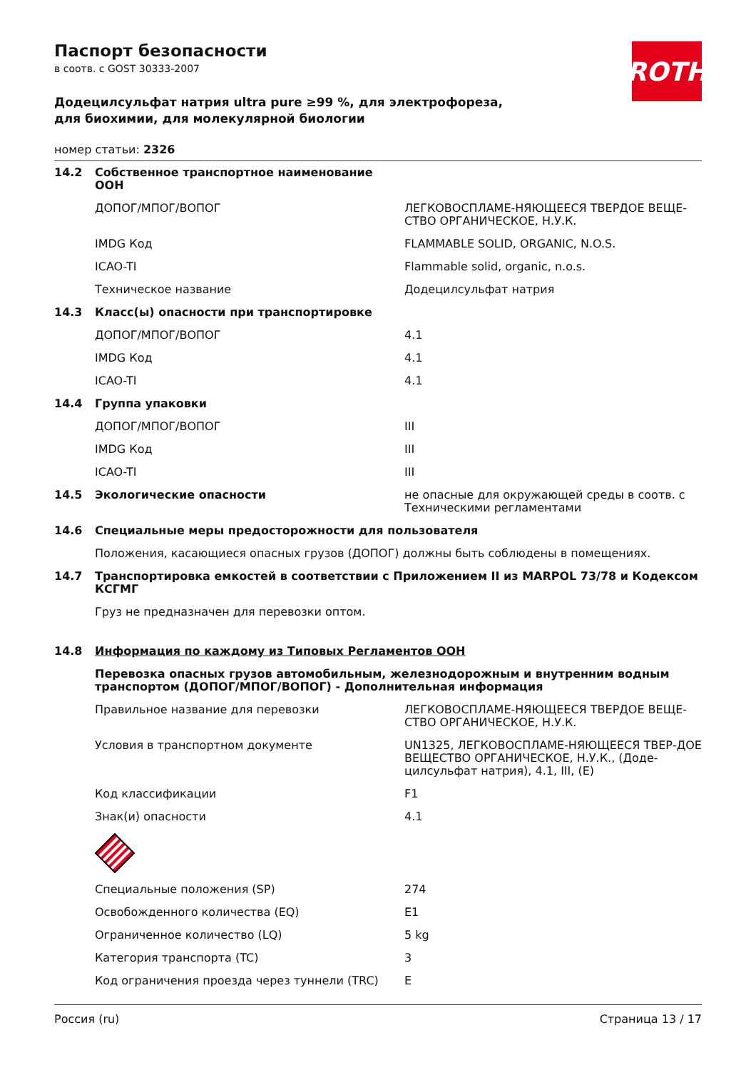Паспорт безопасности
в соотв. с GOST 30333-2007
ROTH
Додецилсульфат натрия ultra pure ≥99 %, для электрофореза, для биохимии, для молекулярной биологии
номер статьи: 2326
| 14.2 | Собственное транспортное наименование ООН | |
| | ДОПОГ/МПОГ/ВОПОГ | ЛЕГКОВОСПЛАМЕ-НЯЮЩЕЕСЯ ТВЕРДОЕ ВЕЩЕ-СТВО ОРГАНИЧЕСКОЕ, Н.У.К. |
| | IMDG Код | FLAMMABLE SOLID, ORGANIC, N.O.S. |
| | ICAO-TI | Flammable solid, organic, n.o.s. |
| | Техническое название | Додецилсульфат натрия |
| 14.3 | Класс(ы) опасности при транспортировке | |
| | ДОПОГ/МПОГ/ВОПОГ | 4.1 |
| | IMDG Код | 4.1 |
| | ICAO-TI | 4.1 |
| 14.4 | Группа упаковки | |
| | ДОПОГ/МПОГ/ВОПОГ | III |
| | IMDG Код | III |
| | ICAO-TI | III |
| 14.5 | Экологические опасности | не опасные для окружающей среды в соотв. с Техническими регламентами |
| 14.6 | Специальные меры предосторожности для пользователя | |
| | Положения, касающиеся опасных грузов (ДОПОГ) должны быть соблюдены в помещениях. | |
| 14.7 | Транспортировка емкостей в соответствии с Приложением II из MARPOL 73/78 и Кодексом КСГМГ | |
| | Груз не предназначен для перевозки оптом. | |
| 14.8 | Информация по каждому из Типовых Регламентов ООН | |
| | Перевозка опасных грузов автомобильным, железнодорожным и внутренним водным транспортом (ДОПОГ/МПОГ/ВОПОГ) - Дополнительная информация | |
| | Правильное название для перевозки | ЛЕГКОВОСПЛАМЕ-НЯЮЩЕЕСЯ ТВЕРДОЕ ВЕЩЕ-СТВО ОРГАНИЧЕСКОЕ, Н.У.К. |
| | Условия в транспортном документе | UN1325, ЛЕГКОВОСПЛАМЕ-НЯЮЩЕЕСЯ ТВЕР-ДОЕ ВЕЩЕСТВО ОРГАНИЧЕСКОЕ, Н.У.К., (Доде-цилсульфат натрия), 4.1, III, (E) |
| | Код классификации | F1 |
| | Знак(и) опасности | 4.1 |
| | Специальные положения (SP) | 274 |
| | Освобожденного количества (EQ) | E1 |
| | Ограниченное количество (LQ) | 5 kg |
| | Категория транспорта (TC) | 3 |
| | Код ограничения проезда через туннели (TRC) | E |
Россия (ru) Страница 13 / 17